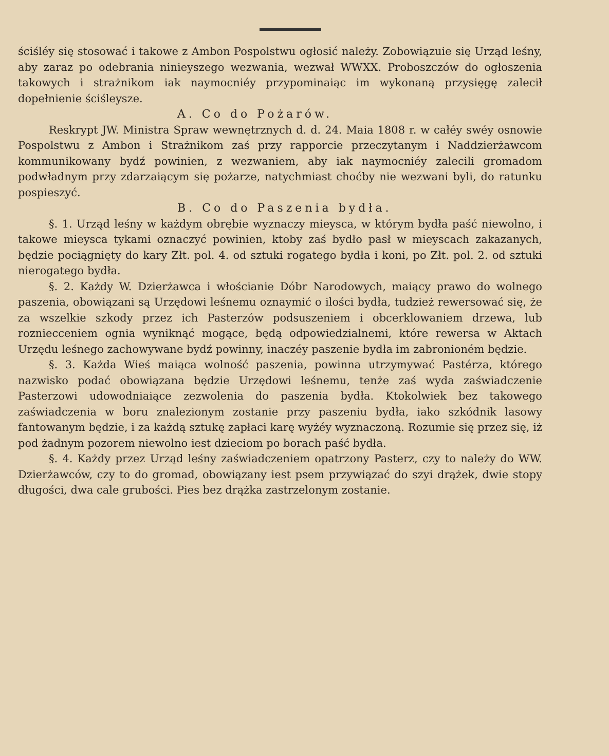ściśléy się stosować i takowe z Ambon Pospolstwu ogłosić należy. Zobowiązuie się Urząd leśny, aby zaraz po odebrania ninieyszego wezwania, wezwał WWXX. Proboszczów do ogłoszenia takowych i strażnikom iak naymocniéy przypominaiąc im wykonaną przysięgę zalecił dopełnienie ściśleysze.
A. Co do Pożarów.
Reskrypt JW. Ministra Spraw wewnętrznych d. d. 24. Maia 1808 r. w całéy swéy osnowie Pospolstwu z Ambon i Strażnikom zaś przy rapporcie przeczytanym i Naddzierżawcom kommunikowany bydź powinien, z wezwaniem, aby iak naymocniéy zalecili gromadom podwładnym przy zdarzaiącym się pożarze, natychmiast choćby nie wezwani byli, do ratunku pospieszyć.
B. Co do Paszenia bydła.
§. 1. Urząd leśny w każdym obrębie wyznaczy mieysca, w którym bydła paść niewolno, i takowe mieysca tykami oznaczyć powinien, ktoby zaś bydło pasł w mieyscach zakazanych, będzie pociągnięty do kary Złt. pol. 4. od sztuki rogatego bydła i koni, po Złt. pol. 2. od sztuki nierogatego bydła.
§. 2. Każdy W. Dzierżawca i włościanie Dóbr Narodowych, maiący prawo do wolnego paszenia, obowiązani są Urzędowi leśnemu oznaymić o ilości bydła, tudzież rewersować się, że za wszelkie szkody przez ich Pasterzów podsuszeniem i obcerklowaniem drzewa, lub rozniecceniem ognia wyniknąć mogące, będą odpowiedzialnemi, które rewersa w Aktach Urzędu leśnego zachowywane bydź powinny, inaczéy paszenie bydła im zabronioném będzie.
§. 3. Każda Wieś maiąca wolność paszenia, powinna utrzymywać Pastérza, którego nazwisko podać obowiązana będzie Urzędowi leśnemu, tenże zaś wyda zaświadczenie Pasterzowi udowodniaiące zezwolenia do paszenia bydła. Ktokolwiek bez takowego zaświadczenia w boru znalezionym zostanie przy paszeniu bydła, iako szkódnik lasowy fantowanym będzie, i za każdą sztukę zapłaci karę wyżéy wyznaczoną. Rozumie się przez się, iż pod żadnym pozorem niewolno iest dzieciom po borach paść bydła.
§. 4. Każdy przez Urząd leśny zaświadczeniem opatrzony Pasterz, czy to należy do WW. Dzierżawców, czy to do gromad, obowiązany iest psem przywiązać do szyi drążek, dwie stopy długości, dwa cale grubości. Pies bez drążka zastrzelonym zostanie.